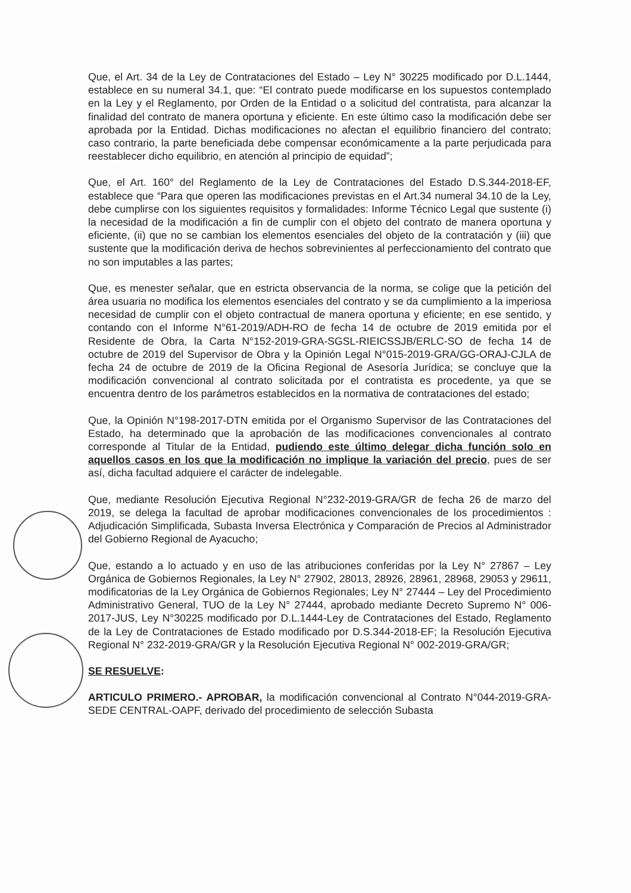Que, el Art. 34 de la Ley de Contrataciones del Estado – Ley N° 30225 modificado por D.L.1444, establece en su numeral 34.1, que: “El contrato puede modificarse en los supuestos contemplado en la Ley y el Reglamento, por Orden de la Entidad o a solicitud del contratista, para alcanzar la finalidad del contrato de manera oportuna y eficiente. En este último caso la modificación debe ser aprobada por la Entidad. Dichas modificaciones no afectan el equilibrio financiero del contrato; caso contrario, la parte beneficiada debe compensar económicamente a la parte perjudicada para reestablecer dicho equilibrio, en atención al principio de equidad”;
Que, el Art. 160° del Reglamento de la Ley de Contrataciones del Estado D.S.344-2018-EF, establece que “Para que operen las modificaciones previstas en el Art.34 numeral 34.10 de la Ley, debe cumplirse con los siguientes requisitos y formalidades: Informe Técnico Legal que sustente (i) la necesidad de la modificación a fin de cumplir con el objeto del contrato de manera oportuna y eficiente, (ii) que no se cambian los elementos esenciales del objeto de la contratación y (iii) que sustente que la modificación deriva de hechos sobrevinientes al perfeccionamiento del contrato que no son imputables a las partes;
Que, es menester señalar, que en estricta observancia de la norma, se colige que la petición del área usuaria no modifica los elementos esenciales del contrato y se da cumplimiento a la imperiosa necesidad de cumplir con el objeto contractual de manera oportuna y eficiente; en ese sentido, y contando con el Informe N°61-2019/ADH-RO de fecha 14 de octubre de 2019 emitida por el Residente de Obra, la Carta N°152-2019-GRA-SGSL-RIEICSSJB/ERLC-SO de fecha 14 de octubre de 2019 del Supervisor de Obra y la Opinión Legal N°015-2019-GRA/GG-ORAJ-CJLA de fecha 24 de octubre de 2019 de la Oficina Regional de Asesoría Jurídica; se concluye que la modificación convencional al contrato solicitada por el contratista es procedente, ya que se encuentra dentro de los parámetros establecidos en la normativa de contrataciones del estado;
Que, la Opinión N°198-2017-DTN emitida por el Organismo Supervisor de las Contrataciones del Estado, ha determinado que la aprobación de las modificaciones convencionales al contrato corresponde al Titular de la Entidad, pudiendo este último delegar dicha función solo en aquellos casos en los que la modificación no implique la variación del precio, pues de ser así, dicha facultad adquiere el carácter de indelegable.
Que, mediante Resolución Ejecutiva Regional N°232-2019-GRA/GR de fecha 26 de marzo del 2019, se delega la facultad de aprobar modificaciones convencionales de los procedimientos : Adjudicación Simplificada, Subasta Inversa Electrónica y Comparación de Precios al Administrador del Gobierno Regional de Ayacucho;
Que, estando a lo actuado y en uso de las atribuciones conferidas por la Ley N° 27867 – Ley Orgánica de Gobiernos Regionales, la Ley N° 27902, 28013, 28926, 28961, 28968, 29053 y 29611, modificatorias de la Ley Orgánica de Gobiernos Regionales; Ley N° 27444 – Ley del Procedimiento Administrativo General, TUO de la Ley N° 27444, aprobado mediante Decreto Supremo N° 006-2017-JUS, Ley N°30225 modificado por D.L.1444-Ley de Contrataciones del Estado, Reglamento de la Ley de Contrataciones de Estado modificado por D.S.344-2018-EF; la Resolución Ejecutiva Regional N° 232-2019-GRA/GR y la Resolución Ejecutiva Regional N° 002-2019-GRA/GR;
SE RESUELVE:
ARTICULO PRIMERO.- APROBAR, la modificación convencional al Contrato N°044-2019-GRA-SEDE CENTRAL-OAPF, derivado del procedimiento de selección Subasta